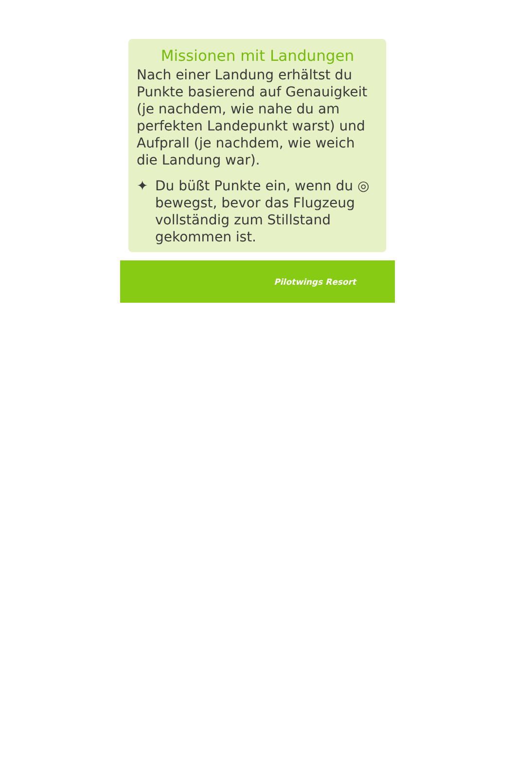Missionen mit Landungen
Nach einer Landung erhältst du Punkte basierend auf Genauigkeit (je nachdem, wie nahe du am perfekten Landepunkt warst) und Aufprall (je nachdem, wie weich die Landung war).
✦ Du büßt Punkte ein, wenn du ◎ bewegst, bevor das Flugzeug vollständig zum Stillstand gekommen ist.
Pilotwings Resort